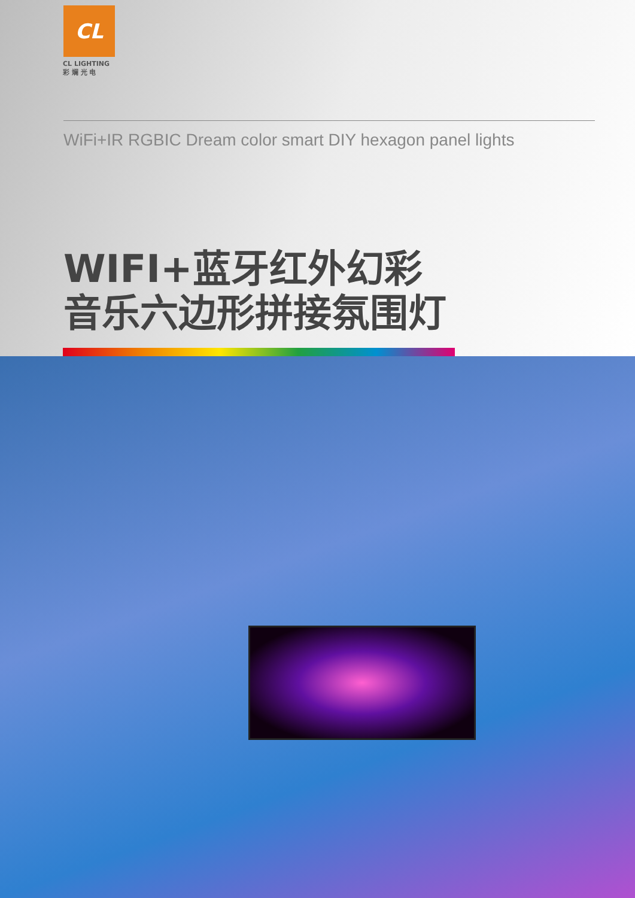CL
CL LIGHTING
彩 斓 光 电
WiFi+IR RGBIC Dream color smart DIY hexagon panel lights
WIFI+蓝牙红外幻彩
音乐六边形拼接氛围灯